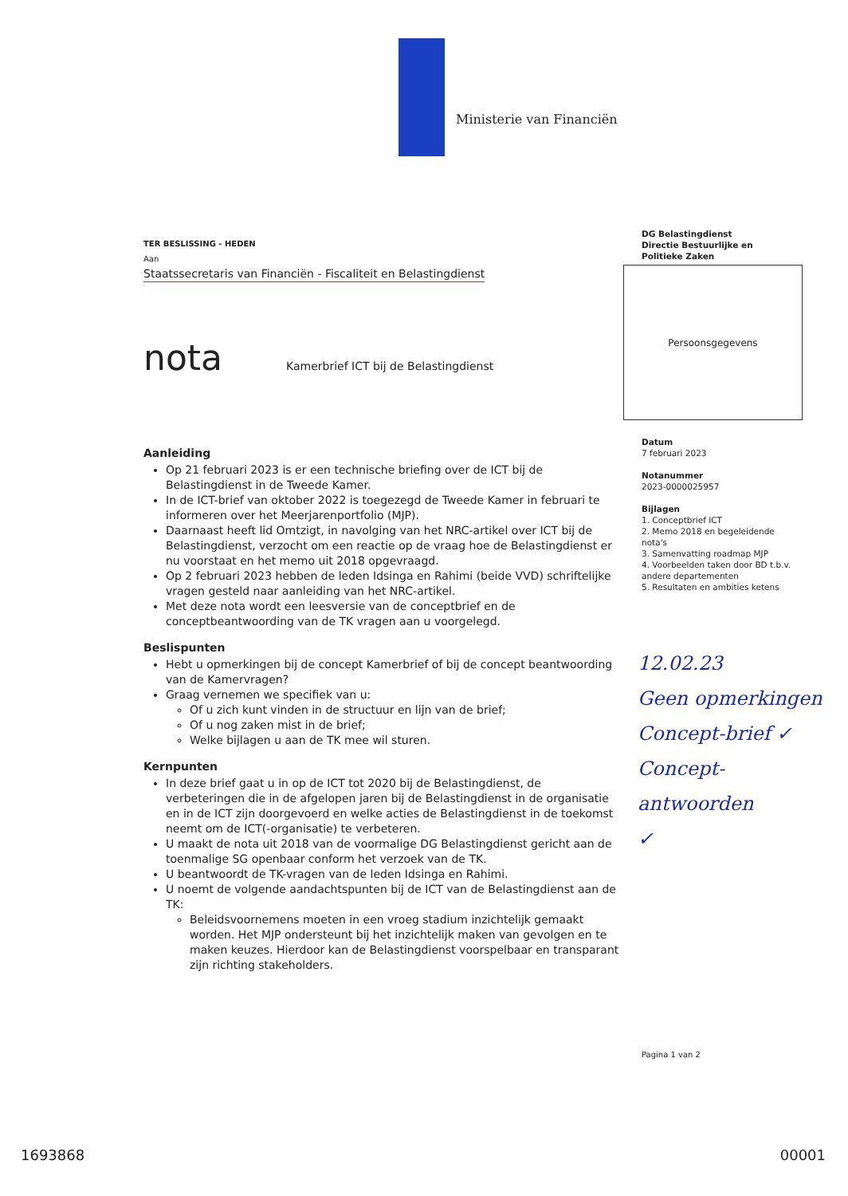Ministerie van Financiën
TER BESLISSING - HEDEN
Aan
Staatssecretaris van Financiën - Fiscaliteit en Belastingdienst
nota Kamerbrief ICT bij de Belastingdienst
Aanleiding
Op 21 februari 2023 is er een technische briefing over de ICT bij de Belastingdienst in de Tweede Kamer.
In de ICT-brief van oktober 2022 is toegezegd de Tweede Kamer in februari te informeren over het Meerjarenportfolio (MJP).
Daarnaast heeft lid Omtzigt, in navolging van het NRC-artikel over ICT bij de Belastingdienst, verzocht om een reactie op de vraag hoe de Belastingdienst er nu voorstaat en het memo uit 2018 opgevraagd.
Op 2 februari 2023 hebben de leden Idsinga en Rahimi (beide VVD) schriftelijke vragen gesteld naar aanleiding van het NRC-artikel.
Met deze nota wordt een leesversie van de conceptbrief en de conceptbeantwoording van de TK vragen aan u voorgelegd.
Beslispunten
Hebt u opmerkingen bij de concept Kamerbrief of bij de concept beantwoording van de Kamervragen?
Graag vernemen we specifiek van u:
Of u zich kunt vinden in de structuur en lijn van de brief;
Of u nog zaken mist in de brief;
Welke bijlagen u aan de TK mee wil sturen.
Kernpunten
In deze brief gaat u in op de ICT tot 2020 bij de Belastingdienst, de verbeteringen die in de afgelopen jaren bij de Belastingdienst in de organisatie en in de ICT zijn doorgevoerd en welke acties de Belastingdienst in de toekomst neemt om de ICT(-organisatie) te verbeteren.
U maakt de nota uit 2018 van de voormalige DG Belastingdienst gericht aan de toenmalige SG openbaar conform het verzoek van de TK.
U beantwoordt de TK-vragen van de leden Idsinga en Rahimi.
U noemt de volgende aandachtspunten bij de ICT van de Belastingdienst aan de TK:
Beleidsvoornemens moeten in een vroeg stadium inzichtelijk gemaakt worden. Het MJP ondersteunt bij het inzichtelijk maken van gevolgen en te maken keuzes. Hierdoor kan de Belastingdienst voorspelbaar en transparant zijn richting stakeholders.
DG Belastingdienst
Directie Bestuurlijke en
Politieke Zaken
Persoonsgegevens
Datum
7 februari 2023
Notanummer
2023-0000025957
Bijlagen
1. Conceptbrief ICT
2. Memo 2018 en begeleidende nota's
3. Samenvatting roadmap MJP
4. Voorbeelden taken door BD t.b.v. andere departementen
5. Resultaten en ambities ketens
12.02.23
Geen opmerkingen
Concept-brief ✓
Concept-
antwoorden
✓
Pagina 1 van 2
1693868 00001